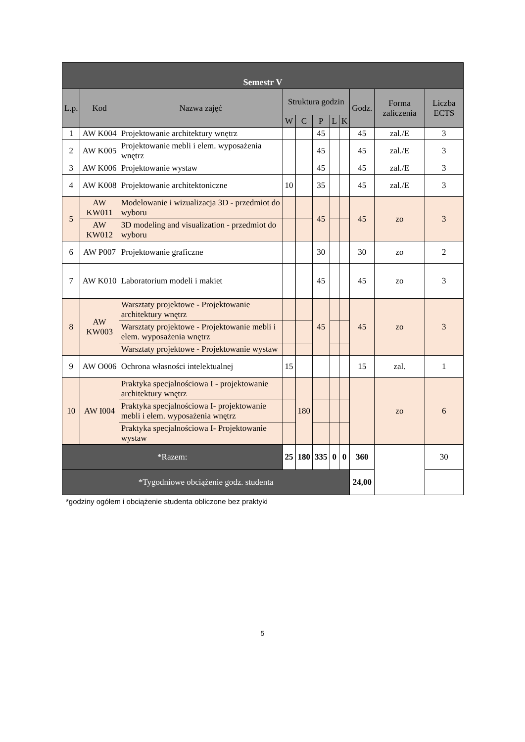| Semestr V | | | | | | | | | | |
| --- | --- | --- | --- | --- | --- | --- | --- | --- | --- | --- |
| L.p. | Kod | Nazwa zajęć | Struktura godzin | | | | | Godz. | Forma zaliczenia | Liczba ECTS |
| | | | W | C | P | L | K | | | |
| 1 | AW K004 | Projektowanie architektury wnętrz | | | 45 | | | 45 | zal./E | 3 |
| 2 | AW K005 | Projektowanie mebli i elem. wyposażenia wnętrz | | | 45 | | | 45 | zal./E | 3 |
| 3 | AW K006 | Projektowanie wystaw | | | 45 | | | 45 | zal./E | 3 |
| 4 | AW K008 | Projektowanie architektoniczne | 10 | | 35 | | | 45 | zal./E | 3 |
| 5 | AW KW011 | Modelowanie i wizualizacja 3D - przedmiot do wyboru | | | 45 | | | 45 | zo | 3 |
| | AW KW012 | 3D modeling and visualization - przedmiot do wyboru | | | | | | | | |
| 6 | AW P007 | Projektowanie graficzne | | | 30 | | | 30 | zo | 2 |
| 7 | AW K010 | Laboratorium modeli i makiet | | | 45 | | | 45 | zo | 3 |
| 8 | AW KW003 | Warsztaty projektowe - Projektowanie architektury wnętrz | | | 45 | | | 45 | zo | 3 |
| | | Warsztaty projektowe - Projektowanie mebli i elem. wyposażenia wnętrz | | | | | | | | |
| | | Warsztaty projektowe - Projektowanie wystaw | | | | | | | | |
| 9 | AW O006 | Ochrona własności intelektualnej | 15 | | | | | 15 | zal. | 1 |
| 10 | AW I004 | Praktyka specjalnościowa I - projektowanie architektury wnętrz | | 180 | | | | | zo | 6 |
| | | Praktyka specjalnościowa I- projektowanie mebli i elem. wyposażenia wnętrz | | | | | | | | |
| | | Praktyka specjalnościowa I- Projektowanie wystaw | | | | | | | | |
| *Razem: | | | 25 | 180 | 335 | 0 | 0 | 360 | | 30 |
| *Tygodniowe obciążenie godz. studenta | | | | | | | | 24,00 | | |
*godziny ogółem i obciążenie studenta obliczone bez praktyki
5